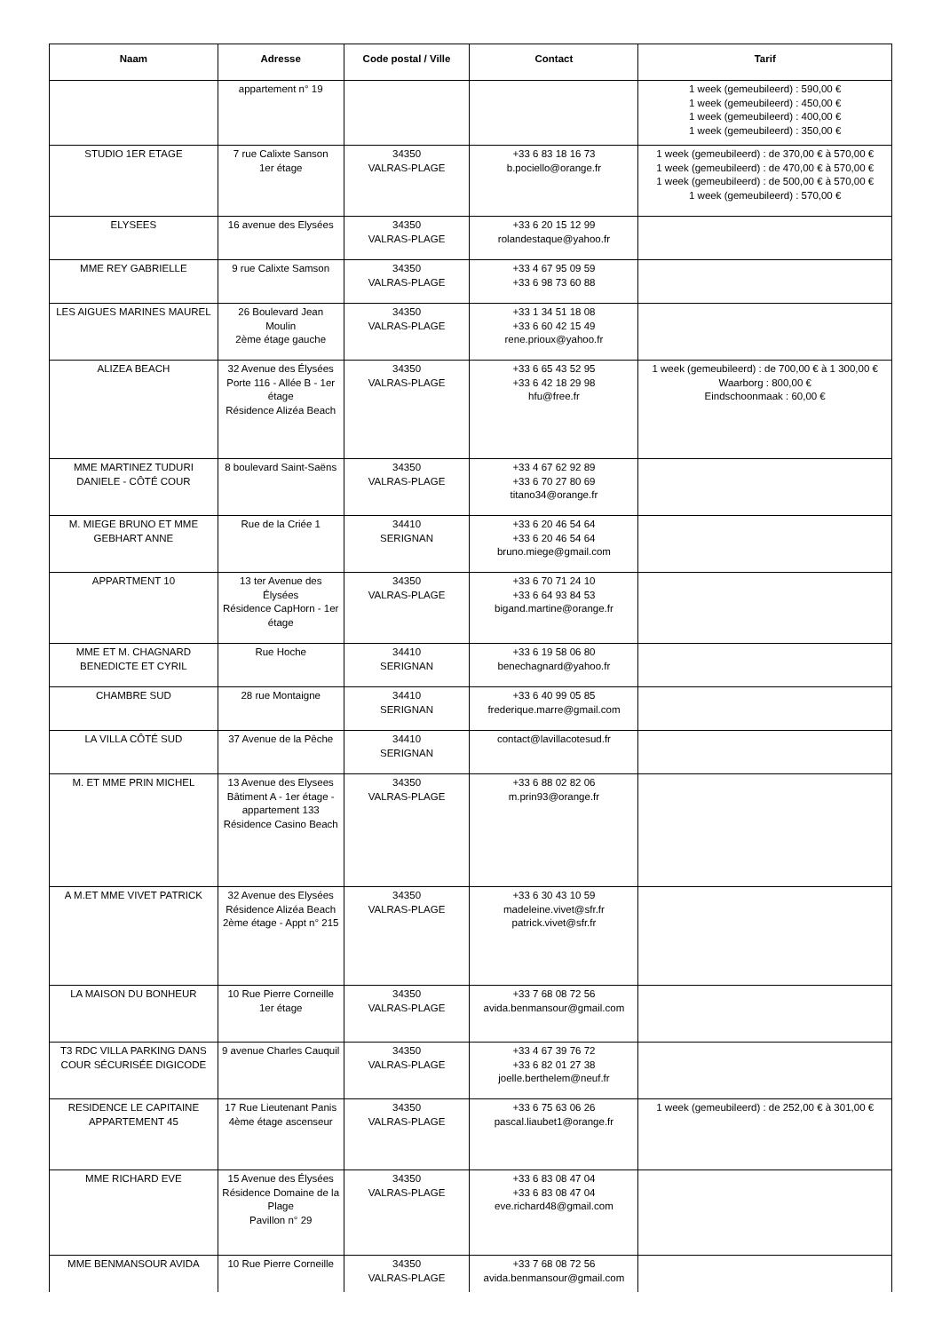| Naam | Adresse | Code postal / Ville | Contact | Tarif |
| --- | --- | --- | --- | --- |
| | appartement n° 19 | | | 1 week (gemeubileerd) : 590,00 € 1 week (gemeubileerd) : 450,00 € 1 week (gemeubileerd) : 400,00 € 1 week (gemeubileerd) : 350,00 € |
| STUDIO 1ER ETAGE | 7 rue Calixte Sanson 1er étage | 34350 VALRAS-PLAGE | +33 6 83 18 16 73 b.pociello@orange.fr | 1 week (gemeubileerd) : de 370,00 € à 570,00 € 1 week (gemeubileerd) : de 470,00 € à 570,00 € 1 week (gemeubileerd) : de 500,00 € à 570,00 € 1 week (gemeubileerd) : 570,00 € |
| ELYSEES | 16 avenue des Elysées | 34350 VALRAS-PLAGE | +33 6 20 15 12 99 rolandestaque@yahoo.fr | |
| MME REY GABRIELLE | 9 rue Calixte Samson | 34350 VALRAS-PLAGE | +33 4 67 95 09 59 +33 6 98 73 60 88 | |
| LES AIGUES MARINES MAUREL | 26 Boulevard Jean Moulin 2ème étage gauche | 34350 VALRAS-PLAGE | +33 1 34 51 18 08 +33 6 60 42 15 49 rene.prioux@yahoo.fr | |
| ALIZEA BEACH | 32 Avenue des Élysées Porte 116 - Allée B - 1er étage Résidence Alizéa Beach | 34350 VALRAS-PLAGE | +33 6 65 43 52 95 +33 6 42 18 29 98 hfu@free.fr | 1 week (gemeubileerd) : de 700,00 € à 1 300,00 € Waarborg : 800,00 € Eindschoonmaak : 60,00 € |
| MME MARTINEZ TUDURI DANIELE - CÔTÉ COUR | 8 boulevard Saint-Saëns | 34350 VALRAS-PLAGE | +33 4 67 62 92 89 +33 6 70 27 80 69 titano34@orange.fr | |
| M. MIEGE BRUNO ET MME GEBHART ANNE | Rue de la Criée 1 | 34410 SERIGNAN | +33 6 20 46 54 64 +33 6 20 46 54 64 bruno.miege@gmail.com | |
| APPARTMENT 10 | 13 ter Avenue des Élysées Résidence CapHorn - 1er étage | 34350 VALRAS-PLAGE | +33 6 70 71 24 10 +33 6 64 93 84 53 bigand.martine@orange.fr | |
| MME ET M. CHAGNARD BENEDICTE ET CYRIL | Rue Hoche | 34410 SERIGNAN | +33 6 19 58 06 80 benechagnard@yahoo.fr | |
| CHAMBRE SUD | 28 rue Montaigne | 34410 SERIGNAN | +33 6 40 99 05 85 frederique.marre@gmail.com | |
| LA VILLA CÔTÉ SUD | 37 Avenue de la Pêche | 34410 SERIGNAN | contact@lavillacotesud.fr | |
| M. ET MME PRIN MICHEL | 13 Avenue des Elysees Bâtiment A - 1er étage - appartement 133 Résidence Casino Beach | 34350 VALRAS-PLAGE | +33 6 88 02 82 06 m.prin93@orange.fr | |
| A M.ET MME VIVET PATRICK | 32 Avenue des Elysées Résidence Alizéa Beach 2ème étage - Appt n° 215 | 34350 VALRAS-PLAGE | +33 6 30 43 10 59 madeleine.vivet@sfr.fr patrick.vivet@sfr.fr | |
| LA MAISON DU BONHEUR | 10 Rue Pierre Corneille 1er étage | 34350 VALRAS-PLAGE | +33 7 68 08 72 56 avida.benmansour@gmail.com | |
| T3 RDC VILLA PARKING DANS COUR SÉCURISÉE DIGICODE | 9 avenue Charles Cauquil | 34350 VALRAS-PLAGE | +33 4 67 39 76 72 +33 6 82 01 27 38 joelle.berthelem@neuf.fr | |
| RESIDENCE LE CAPITAINE APPARTEMENT 45 | 17 Rue Lieutenant Panis 4ème étage ascenseur | 34350 VALRAS-PLAGE | +33 6 75 63 06 26 pascal.liaubet1@orange.fr | 1 week (gemeubileerd) : de 252,00 € à 301,00 € |
| MME RICHARD EVE | 15 Avenue des Élysées Résidence Domaine de la Plage Pavillon n° 29 | 34350 VALRAS-PLAGE | +33 6 83 08 47 04 +33 6 83 08 47 04 eve.richard48@gmail.com | |
| MME BENMANSOUR AVIDA | 10 Rue Pierre Corneille | 34350 VALRAS-PLAGE | +33 7 68 08 72 56 avida.benmansour@gmail.com | |